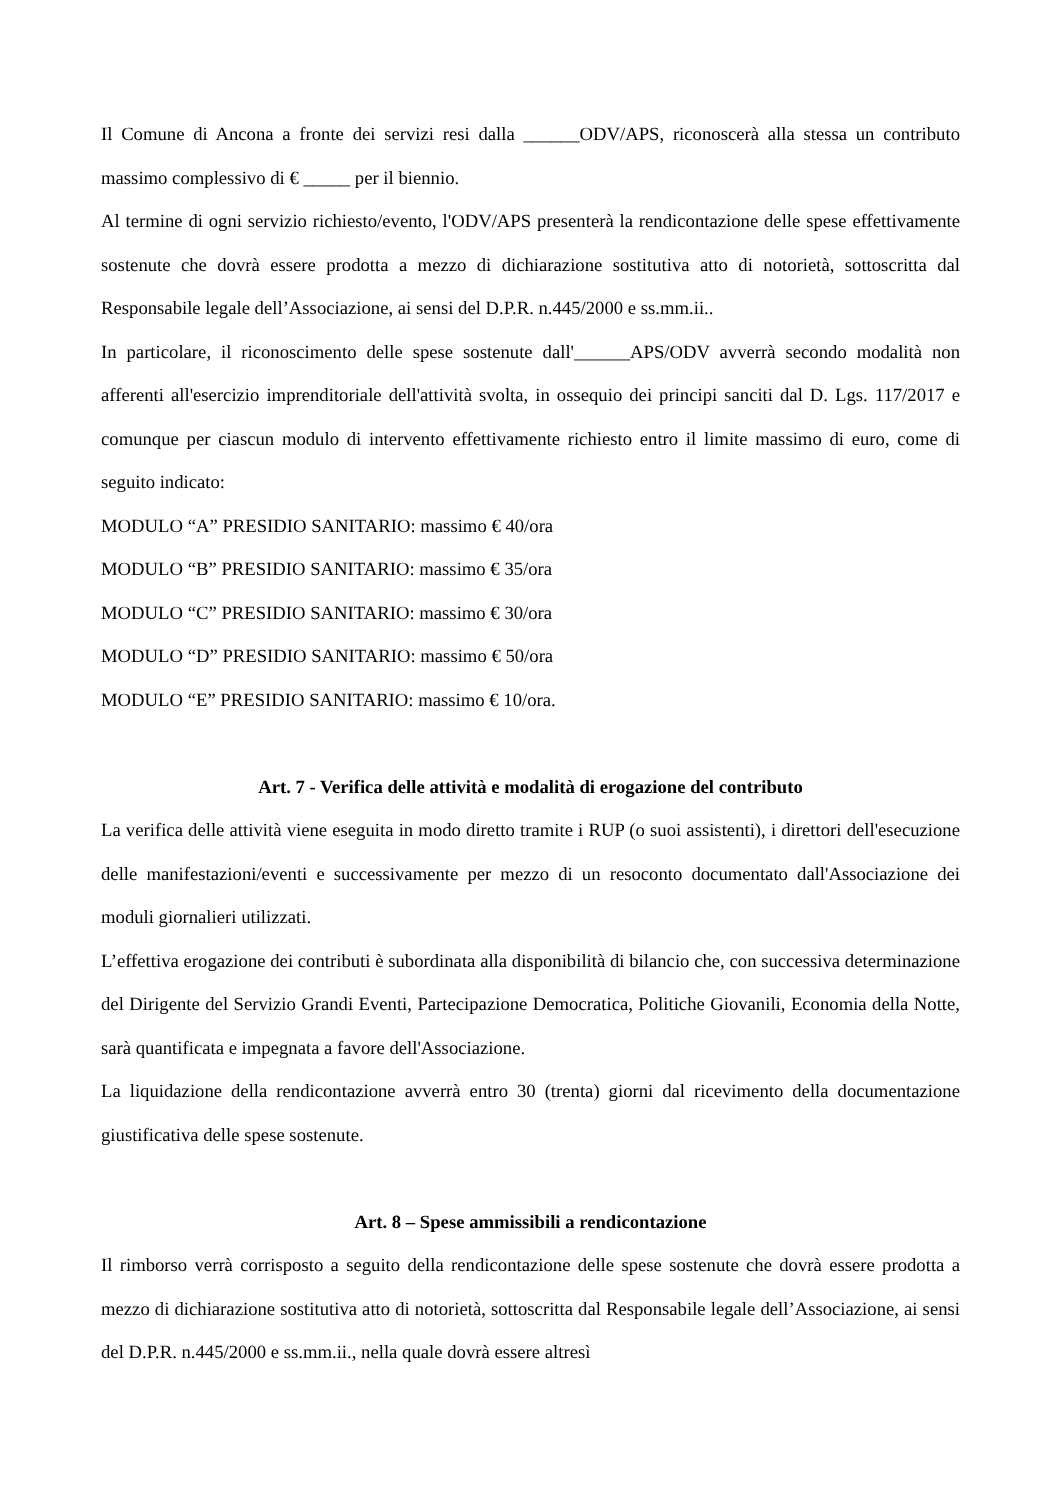Il Comune di Ancona a fronte dei servizi resi dalla ______ODV/APS, riconoscerà alla stessa un contributo massimo complessivo di € _____ per il biennio.
Al termine di ogni servizio richiesto/evento, l'ODV/APS presenterà la rendicontazione delle spese effettivamente sostenute che dovrà essere prodotta a mezzo di dichiarazione sostitutiva atto di notorietà, sottoscritta dal Responsabile legale dell’Associazione, ai sensi del D.P.R. n.445/2000 e ss.mm.ii..
In particolare, il riconoscimento delle spese sostenute dall'______APS/ODV avverrà secondo modalità non afferenti all'esercizio imprenditoriale dell'attività svolta, in ossequio dei principi sanciti dal D. Lgs. 117/2017 e comunque per ciascun modulo di intervento effettivamente richiesto entro il limite massimo di euro, come di seguito indicato:
MODULO “A” PRESIDIO SANITARIO: massimo € 40/ora
MODULO “B” PRESIDIO SANITARIO: massimo € 35/ora
MODULO “C” PRESIDIO SANITARIO: massimo € 30/ora
MODULO “D” PRESIDIO SANITARIO: massimo € 50/ora
MODULO “E” PRESIDIO SANITARIO: massimo € 10/ora.
Art. 7 - Verifica delle attività e modalità di erogazione del contributo
La verifica delle attività viene eseguita in modo diretto tramite i RUP (o suoi assistenti), i direttori dell'esecuzione delle manifestazioni/eventi e successivamente per mezzo di un resoconto documentato dall'Associazione dei moduli giornalieri utilizzati.
L’effettiva erogazione dei contributi è subordinata alla disponibilità di bilancio che, con successiva determinazione del Dirigente del Servizio Grandi Eventi, Partecipazione Democratica, Politiche Giovanili, Economia della Notte, sarà quantificata e impegnata a favore dell'Associazione.
La liquidazione della rendicontazione avverrà entro 30 (trenta) giorni dal ricevimento della documentazione giustificativa delle spese sostenute.
Art. 8 – Spese ammissibili a rendicontazione
Il rimborso verrà corrisposto a seguito della rendicontazione delle spese sostenute che dovrà essere prodotta a mezzo di dichiarazione sostitutiva atto di notorietà, sottoscritta dal Responsabile legale dell’Associazione, ai sensi del D.P.R. n.445/2000 e ss.mm.ii., nella quale dovrà essere altresì